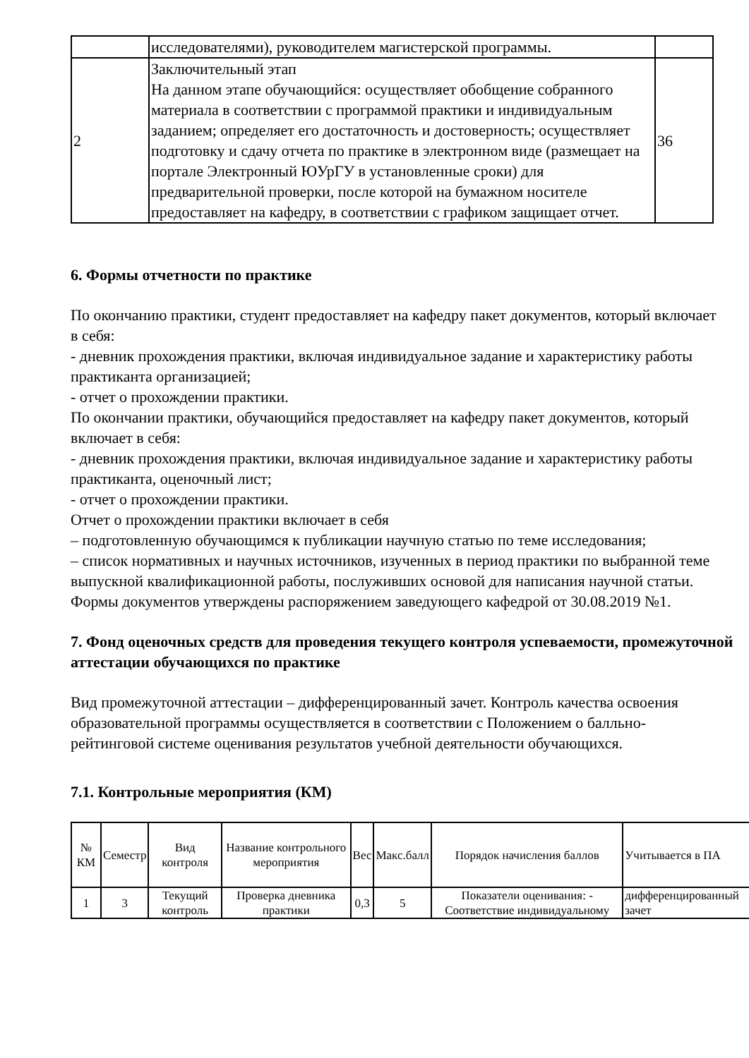| | исследователями), руководителем магистерской программы. | |
| 2 | Заключительный этап На данном этапе обучающийся: осуществляет обобщение собранного материала в соответствии с программой практики и индивидуальным заданием; определяет его достаточность и достоверность; осуществляет подготовку и сдачу отчета по практике в электронном виде (размещает на портале Электронный ЮУрГУ в установленные сроки) для предварительной проверки, после которой на бумажном носителе предоставляет на кафедру, в соответствии с графиком защищает отчет. | 36 |
6. Формы отчетности по практике
По окончанию практики, студент предоставляет на кафедру пакет документов, который включает в себя:
- дневник прохождения практики, включая индивидуальное задание и характеристику работы практиканта организацией;
- отчет о прохождении практики.
По окончании практики, обучающийся предоставляет на кафедру пакет документов, который включает в себя:
- дневник прохождения практики, включая индивидуальное задание и характеристику работы практиканта, оценочный лист;
- отчет о прохождении практики.
Отчет о прохождении практики включает в себя
– подготовленную обучающимся к публикации научную статью по теме исследования;
– список нормативных и научных источников, изученных в период практики по выбранной теме выпускной квалификационной работы, послуживших основой для написания научной статьи.
Формы документов утверждены распоряжением заведующего кафедрой от 30.08.2019 №1.
7. Фонд оценочных средств для проведения текущего контроля успеваемости, промежуточной аттестации обучающихся по практике
Вид промежуточной аттестации – дифференцированный зачет. Контроль качества освоения образовательной программы осуществляется в соответствии с Положением о балльно-рейтинговой системе оценивания результатов учебной деятельности обучающихся.
7.1. Контрольные мероприятия (КМ)
| № КМ | Семестр | Вид контроля | Название контрольного мероприятия | Вес | Макс.балл | Порядок начисления баллов | Учитывается в ПА |
| --- | --- | --- | --- | --- | --- | --- | --- |
| 1 | 3 | Текущий контроль | Проверка дневника практики | 0,3 | 5 | Показатели оценивания: - Соответствие индивидуальному | дифференцированный зачет |